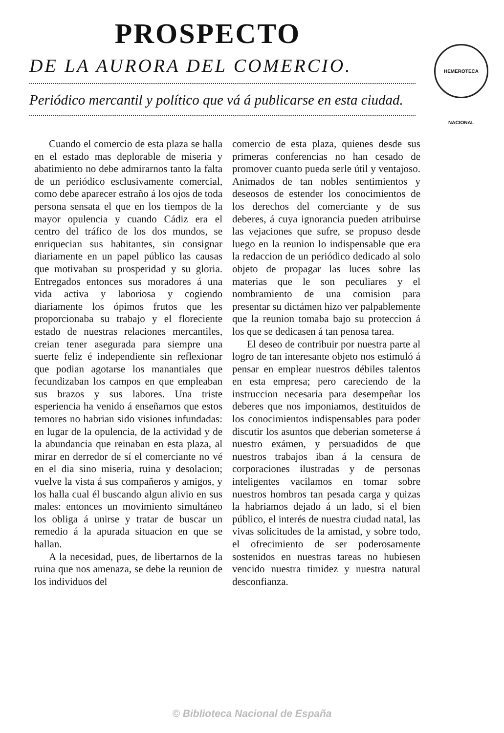PROSPECTO
DE LA AURORA DEL COMERCIO.
HEMEROTECA NACIONAL
Periódico mercantil y político que vá á publicarse en esta ciudad.
Cuando el comercio de esta plaza se halla en el estado mas deplorable de miseria y abatimiento no debe admirarnos tanto la falta de un periódico esclusivamente comercial, como debe aparecer estraño á los ojos de toda persona sensata el que en los tiempos de la mayor opulencia y cuando Cádiz era el centro del tráfico de los dos mundos, se enriquecian sus habitantes, sin consignar diariamente en un papel público las causas que motivaban su prosperidad y su gloria. Entregados entonces sus moradores á una vida activa y laboriosa y cogiendo diariamente los ópimos frutos que les proporcionaba su trabajo y el floreciente estado de nuestras relaciones mercantiles, creian tener asegurada para siempre una suerte feliz é independiente sin reflexionar que podian agotarse los manantiales que fecundizaban los campos en que empleaban sus brazos y sus labores. Una triste esperiencia ha venido á enseñarnos que estos temores no habrian sido visiones infundadas: en lugar de la opulencia, de la actividad y de la abundancia que reinaban en esta plaza, al mirar en derredor de sí el comerciante no vé en el dia sino miseria, ruina y desolacion; vuelve la vista á sus compañeros y amigos, y los halla cual él buscando algun alivio en sus males: entonces un movimiento simultáneo los obliga á unirse y tratar de buscar un remedio á la apurada situacion en que se hallan.
A la necesidad, pues, de libertarnos de la ruina que nos amenaza, se debe la reunion de los individuos del
comercio de esta plaza, quienes desde sus primeras conferencias no han cesado de promover cuanto pueda serle útil y ventajoso. Animados de tan nobles sentimientos y deseosos de estender los conocimientos de los derechos del comerciante y de sus deberes, á cuya ignorancia pueden atribuirse las vejaciones que sufre, se propuso desde luego en la reunion lo indispensable que era la redaccion de un periódico dedicado al solo objeto de propagar las luces sobre las materias que le son peculiares y el nombramiento de una comision para presentar su dictámen hizo ver palpablemente que la reunion tomaba bajo su proteccion á los que se dedicasen á tan penosa tarea.
El deseo de contribuir por nuestra parte al logro de tan interesante objeto nos estimuló á pensar en emplear nuestros débiles talentos en esta empresa; pero careciendo de la instruccion necesaria para desempeñar los deberes que nos imponiamos, destituidos de los conocimientos indispensables para poder discutir los asuntos que deberian someterse á nuestro exámen, y persuadidos de que nuestros trabajos iban á la censura de corporaciones ilustradas y de personas inteligentes vacilamos en tomar sobre nuestros hombros tan pesada carga y quizas la habriamos dejado á un lado, si el bien público, el interés de nuestra ciudad natal, las vivas solicitudes de la amistad, y sobre todo, el ofrecimiento de ser poderosamente sostenidos en nuestras tareas no hubiesen vencido nuestra timidez y nuestra natural desconfianza.
© Biblioteca Nacional de España